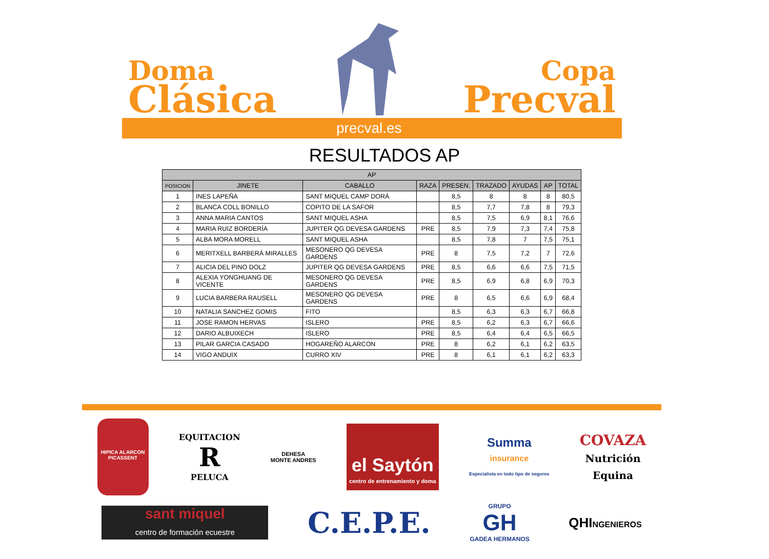Doma
Clásica
Copa
Precval
precval.es
RESULTADOS AP
| AP | | | | | | | | |
| --- | --- | --- | --- | --- | --- | --- | --- | --- |
| POSICION | JINETE | CABALLO | RAZA | PRESEN. | TRAZADO | AYUDAS | AP | TOTAL |
| 1 | INES LAPEÑA | SANT MIQUEL CAMP DORÁ | | 8,5 | 8 | 8 | 8 | 80,5 |
| 2 | BLANCA COLL BONILLO | COPITO DE LA SAFOR | | 8,5 | 7,7 | 7,8 | 8 | 79,3 |
| 3 | ANNA MARIA CANTOS | SANT MIQUEL ASHA | | 8,5 | 7,5 | 6,9 | 8,1 | 76,6 |
| 4 | MARIA RUIZ BORDERÍA | JUPITER QG DEVESA GARDENS | PRE | 8,5 | 7,9 | 7,3 | 7,4 | 75,8 |
| 5 | ALBA MORA MORELL | SANT MIQUEL ASHA | | 8,5 | 7,8 | 7 | 7,5 | 75,1 |
| 6 | MERITXELL BARBERÁ MIRALLES | MESONERO QG DEVESA GARDENS | PRE | 8 | 7,5 | 7,2 | 7 | 72,6 |
| 7 | ALICIA DEL PINO DOLZ | JUPITER QG DEVESA GARDENS | PRE | 8,5 | 6,6 | 6,6 | 7,5 | 71,5 |
| 8 | ALEXIA YONGHUANG DE VICENTE | MESONERO QG DEVESA GARDENS | PRE | 8,5 | 6,9 | 6,8 | 6,9 | 70,3 |
| 9 | LUCIA BARBERA RAUSELL | MESONERO QG DEVESA GARDENS | PRE | 8 | 6,5 | 6,6 | 6,9 | 68,4 |
| 10 | NATALIA SANCHEZ GOMIS | FITO | | 8,5 | 6,3 | 6,3 | 6,7 | 66,8 |
| 11 | JOSE RAMON HERVAS | ISLERO | PRE | 8,5 | 6,2 | 6,3 | 6,7 | 66,6 |
| 12 | DARIO ALBUIXECH | ISLERO | PRE | 8,5 | 6,4 | 6,4 | 6,5 | 66,5 |
| 13 | PILAR GARCIA CASADO | HOGAREÑO ALARCON | PRE | 8 | 6,2 | 6,1 | 6,2 | 63,5 |
| 14 | VIGO ANDUIX | CURRO XIV | PRE | 8 | 6,1 | 6,1 | 6,2 | 63,3 |
HIPICA ALARCON
PICASSENT
EQUITACION
R
PELUCA
DEHESA
MONTE ANDRES
el Saytón
centro de entrenamiento y doma
Summa
insurance
Especialista en todo tipo de seguros
COVAZA
Nutrición
Equina
sant miquel
centro de formación ecuestre
C.E.P.E.
GRUPO
GH
GADEA HERMANOS
QHINGENIEROS